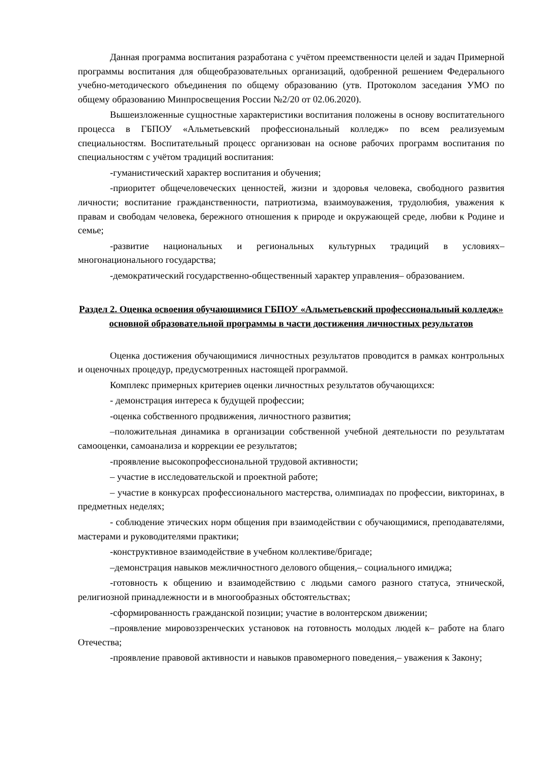Данная программа воспитания разработана с учётом преемственности целей и задач Примерной программы воспитания для общеобразовательных организаций, одобренной решением Федерального учебно-методического объединения по общему образованию (утв. Протоколом заседания УМО по общему образованию Минпросвещения России №2/20 от 02.06.2020).
Вышеизложенные сущностные характеристики воспитания положены в основу воспитательного процесса в ГБПОУ «Альметьевский профессиональный колледж» по всем реализуемым специальностям. Воспитательный процесс организован на основе рабочих программ воспитания по специальностям с учётом традиций воспитания:
-гуманистический характер воспитания и обучения;
-приоритет общечеловеческих ценностей, жизни и здоровья человека, свободного развития личности; воспитание гражданственности, патриотизма, взаимоуважения, трудолюбия, уважения к правам и свободам человека, бережного отношения к природе и окружающей среде, любви к Родине и семье;
-развитие национальных и региональных культурных традиций в условиях– многонационального государства;
-демократический государственно-общественный характер управления– образованием.
Раздел 2. Оценка освоения обучающимися ГБПОУ «Альметьевский профессиональный колледж» основной образовательной программы в части достижения личностных результатов
Оценка достижения обучающимися личностных результатов проводится в рамках контрольных и оценочных процедур, предусмотренных настоящей программой.
Комплекс примерных критериев оценки личностных результатов обучающихся:
- демонстрация интереса к будущей профессии;
-оценка собственного продвижения, личностного развития;
–положительная динамика в организации собственной учебной деятельности по результатам самооценки, самоанализа и коррекции ее результатов;
-проявление высокопрофессиональной трудовой активности;
– участие в исследовательской и проектной работе;
– участие в конкурсах профессионального мастерства, олимпиадах по профессии, викторинах, в предметных неделях;
- соблюдение этических норм общения при взаимодействии с обучающимися, преподавателями, мастерами и руководителями практики;
-конструктивное взаимодействие в учебном коллективе/бригаде;
–демонстрация навыков межличностного делового общения,– социального имиджа;
-готовность к общению и взаимодействию с людьми самого разного статуса, этнической, религиозной принадлежности и в многообразных обстоятельствах;
-сформированность гражданской позиции; участие в волонтерском движении;
–проявление мировоззренческих установок на готовность молодых людей к– работе на благо Отечества;
-проявление правовой активности и навыков правомерного поведения,– уважения к Закону;